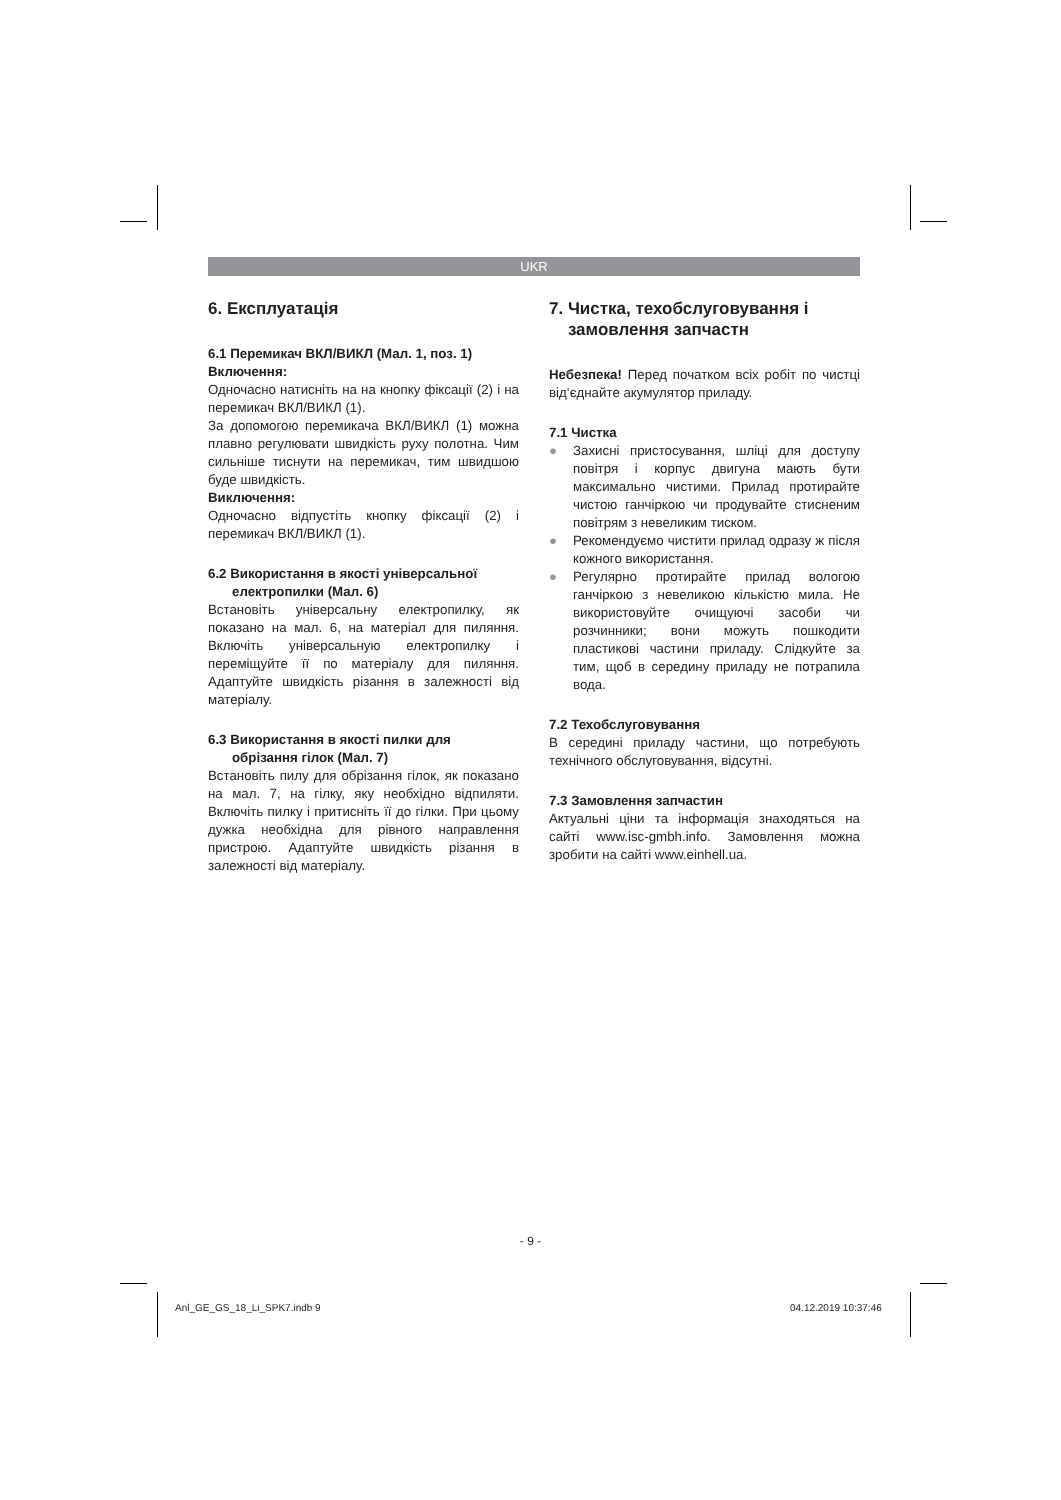UKR
6. Експлуатація
6.1 Перемикач ВКЛ/ВИКЛ (Мал. 1, поз. 1)
Включення:
Одночасно натисніть на на кнопку фіксації (2) і на перемикач ВКЛ/ВИКЛ (1).
За допомогою перемикача ВКЛ/ВИКЛ (1) можна плавно регулювати швидкість руху полотна. Чим сильніше тиснути на перемикач, тим швидшою буде швидкість.
Виключення:
Одночасно відпустіть кнопку фіксації (2) і перемикач ВКЛ/ВИКЛ (1).
6.2 Використання в якості універсальної
електропилки (Мал. 6)
Встановіть універсальну електропилку, як показано на мал. 6, на матеріал для пиляння. Включіть універсальную електропилку і переміщуйте її по матеріалу для пиляння. Адаптуйте швидкість різання в залежності від матеріалу.
6.3 Використання в якості пилки для
обрізання гілок (Мал. 7)
Встановіть пилу для обрізання гілок, як показано на мал. 7, на гілку, яку необхідно відпиляти. Включіть пилку і притисніть її до гілки. При цьому дужка необхідна для рівного направлення пристрою. Адаптуйте швидкість різання в залежності від матеріалу.
7. Чистка, техобслуговування і
замовлення запчастн
Небезпека! Перед початком всіх робіт по чистці від‘єднайте акумулятор приладу.
7.1 Чистка
● Захисні пристосування, шліці для доступу повітря і корпус двигуна мають бути максимально чистими. Прилад протирайте чистою ганчіркою чи продувайте стисненим повітрям з невеликим тиском.
● Рекомендуємо чистити прилад одразу ж після кожного використання.
● Регулярно протирайте прилад вологою ганчіркою з невеликою кількістю мила. Не використовуйте очищуючі засоби чи розчинники; вони можуть пошкодити пластикові частини приладу. Слідкуйте за тим, щоб в середину приладу не потрапила вода.
7.2 Техобслуговування
В середині приладу частини, що потребують технічного обслуговування, відсутні.
7.3 Замовлення запчастин
Актуальні ціни та інформація знаходяться на сайті www.isc-gmbh.info. Замовлення можна зробити на сайті www.einhell.ua.
- 9 -
Anl_GE_GS_18_Li_SPK7.indb 9 04.12.2019 10:37:46